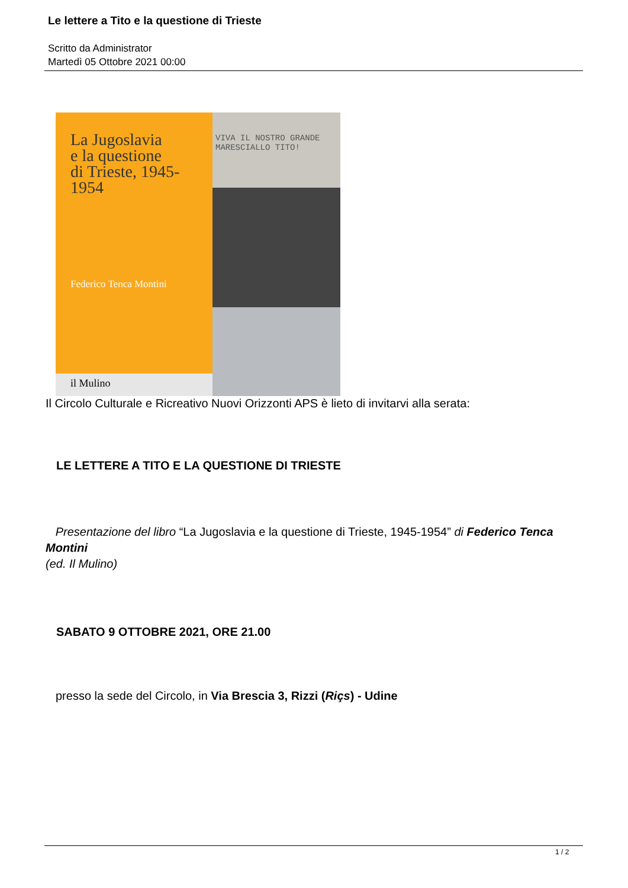Le lettere a Tito e la questione di Trieste
Scritto da Administrator
Martedì 05 Ottobre 2021 00:00
La Jugoslavia
e la questione
di Trieste, 1945-1954
Federico Tenca Montini
il Mulino
VIVA IL NOSTRO GRANDE
MARESCIALLO TITO!
Il Circolo Culturale e Ricreativo Nuovi Orizzonti APS è lieto di invitarvi alla serata:
LE LETTERE A TITO E LA QUESTIONE DI TRIESTE
Presentazione del libro “La Jugoslavia e la questione di Trieste, 1945-1954” di Federico Tenca Montini
(ed. Il Mulino)
SABATO 9 OTTOBRE 2021, ORE 21.00
presso la sede del Circolo, in Via Brescia 3, Rizzi (Riçs) - Udine
1 / 2